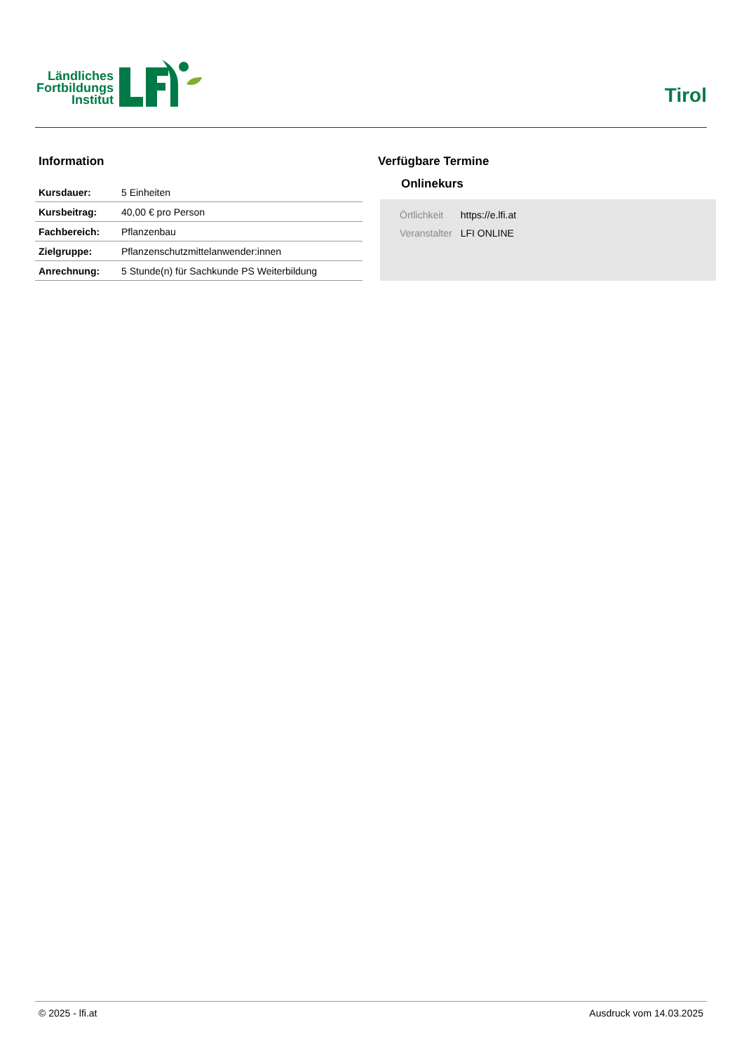Ländliches Fortbildungs Institut
Tirol
Information
| Kursdauer: | 5 Einheiten |
| Kursbeitrag: | 40,00 € pro Person |
| Fachbereich: | Pflanzenbau |
| Zielgruppe: | Pflanzenschutzmittelanwender:innen |
| Anrechnung: | 5 Stunde(n) für Sachkunde PS Weiterbildung |
Verfügbare Termine
Onlinekurs
| Örtlichkeit | https://e.lfi.at |
| Veranstalter | LFI ONLINE |
© 2025 - lfi.at Ausdruck vom 14.03.2025